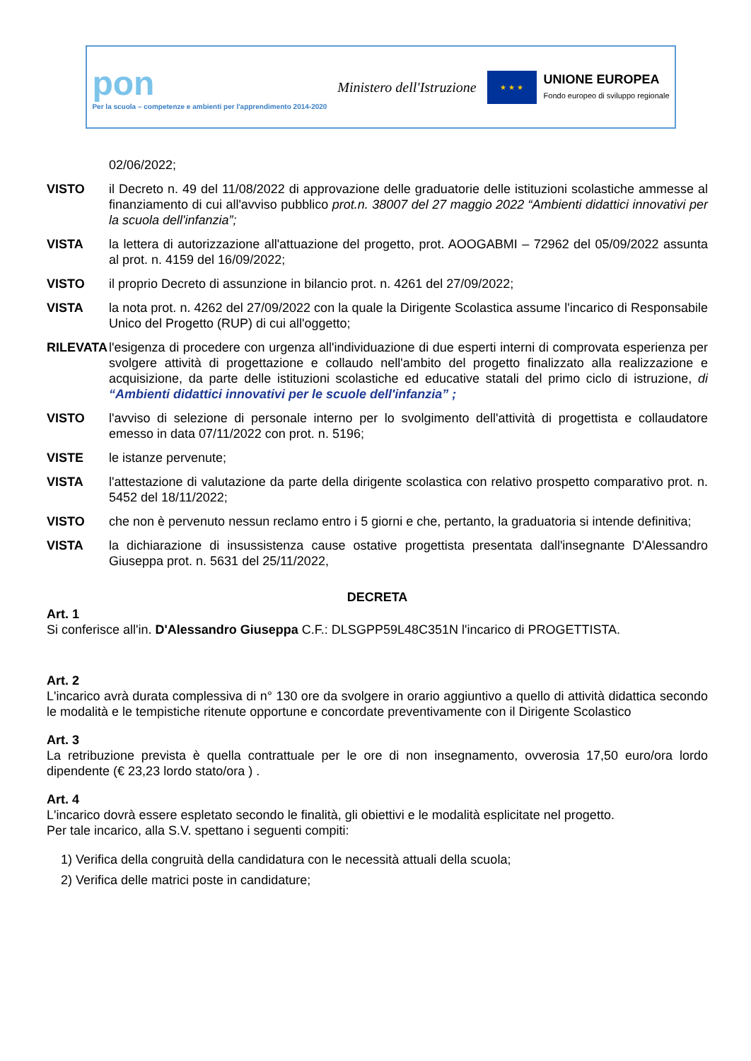pon
Per la scuola – competenze e ambienti per l'apprendimento 2014-2020
Ministero dell'Istruzione
★ ★ ★
UNIONE EUROPEA
Fondo europeo di sviluppo regionale
02/06/2022;
VISTO il Decreto n. 49 del 11/08/2022 di approvazione delle graduatorie delle istituzioni scolastiche ammesse al finanziamento di cui all'avviso pubblico prot.n. 38007 del 27 maggio 2022 “Ambienti didattici innovativi per la scuola dell'infanzia”;
VISTA la lettera di autorizzazione all'attuazione del progetto, prot. AOOGABMI – 72962 del 05/09/2022 assunta al prot. n. 4159 del 16/09/2022;
VISTO il proprio Decreto di assunzione in bilancio prot. n. 4261 del 27/09/2022;
VISTA la nota prot. n. 4262 del 27/09/2022 con la quale la Dirigente Scolastica assume l'incarico di Responsabile Unico del Progetto (RUP) di cui all'oggetto;
RILEVATA l'esigenza di procedere con urgenza all'individuazione di due esperti interni di comprovata esperienza per svolgere attività di progettazione e collaudo nell'ambito del progetto finalizzato alla realizzazione e acquisizione, da parte delle istituzioni scolastiche ed educative statali del primo ciclo di istruzione, di “Ambienti didattici innovativi per le scuole dell'infanzia” ;
VISTO l'avviso di selezione di personale interno per lo svolgimento dell'attività di progettista e collaudatore emesso in data 07/11/2022 con prot. n. 5196;
VISTE le istanze pervenute;
VISTA l'attestazione di valutazione da parte della dirigente scolastica con relativo prospetto comparativo prot. n. 5452 del 18/11/2022;
VISTO che non è pervenuto nessun reclamo entro i 5 giorni e che, pertanto, la graduatoria si intende definitiva;
VISTA la dichiarazione di insussistenza cause ostative progettista presentata dall'insegnante D'Alessandro Giuseppa prot. n. 5631 del 25/11/2022,
DECRETA
Art. 1
Si conferisce all'in. D'Alessandro Giuseppa C.F.: DLSGPP59L48C351N l'incarico di PROGETTISTA.
Art. 2
L'incarico avrà durata complessiva di n° 130 ore da svolgere in orario aggiuntivo a quello di attività didattica secondo le modalità e le tempistiche ritenute opportune e concordate preventivamente con il Dirigente Scolastico
Art. 3
La retribuzione prevista è quella contrattuale per le ore di non insegnamento, ovverosia 17,50 euro/ora lordo dipendente (€ 23,23 lordo stato/ora ) .
Art. 4
L'incarico dovrà essere espletato secondo le finalità, gli obiettivi e le modalità esplicitate nel progetto.
Per tale incarico, alla S.V. spettano i seguenti compiti:
1) Verifica della congruità della candidatura con le necessità attuali della scuola;
2) Verifica delle matrici poste in candidature;